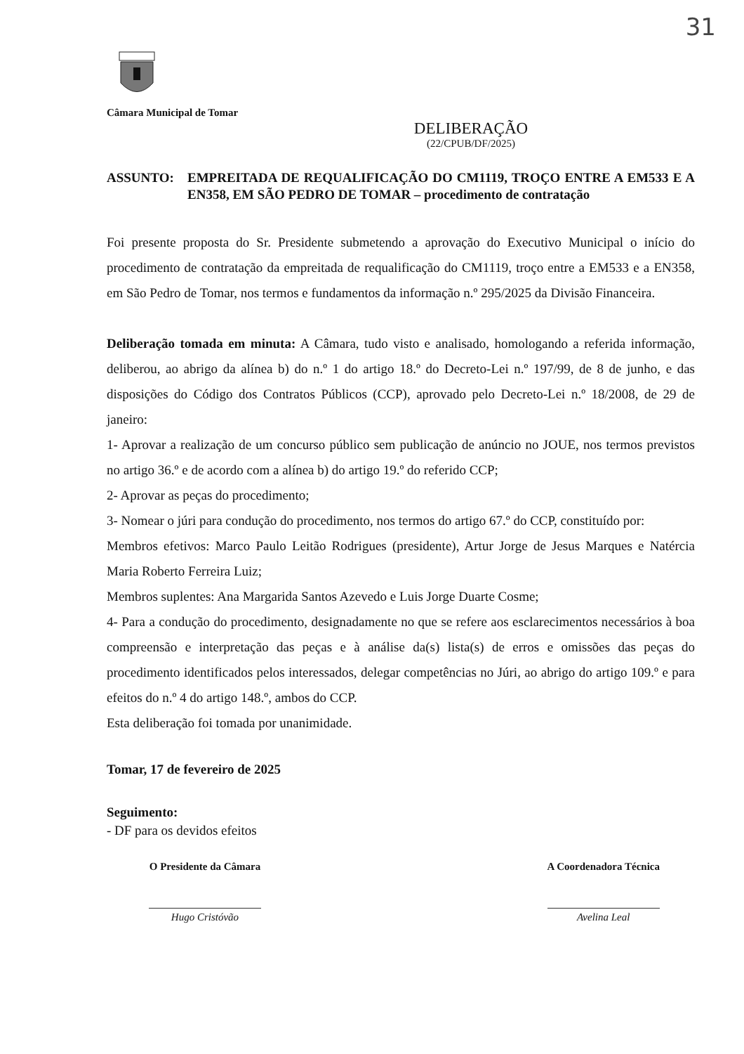31
Câmara Municipal de Tomar
DELIBERAÇÃO
(22/CPUB/DF/2025)
ASSUNTO: EMPREITADA DE REQUALIFICAÇÃO DO CM1119, TROÇO ENTRE A EM533 E A EN358, EM SÃO PEDRO DE TOMAR – procedimento de contratação
Foi presente proposta do Sr. Presidente submetendo a aprovação do Executivo Municipal o início do procedimento de contratação da empreitada de requalificação do CM1119, troço entre a EM533 e a EN358, em São Pedro de Tomar, nos termos e fundamentos da informação n.º 295/2025 da Divisão Financeira.
Deliberação tomada em minuta: A Câmara, tudo visto e analisado, homologando a referida informação, deliberou, ao abrigo da alínea b) do n.º 1 do artigo 18.º do Decreto-Lei n.º 197/99, de 8 de junho, e das disposições do Código dos Contratos Públicos (CCP), aprovado pelo Decreto-Lei n.º 18/2008, de 29 de janeiro:
1- Aprovar a realização de um concurso público sem publicação de anúncio no JOUE, nos termos previstos no artigo 36.º e de acordo com a alínea b) do artigo 19.º do referido CCP;
2- Aprovar as peças do procedimento;
3- Nomear o júri para condução do procedimento, nos termos do artigo 67.º do CCP, constituído por:
Membros efetivos: Marco Paulo Leitão Rodrigues (presidente), Artur Jorge de Jesus Marques e Natércia Maria Roberto Ferreira Luiz;
Membros suplentes: Ana Margarida Santos Azevedo e Luis Jorge Duarte Cosme;
4- Para a condução do procedimento, designadamente no que se refere aos esclarecimentos necessários à boa compreensão e interpretação das peças e à análise da(s) lista(s) de erros e omissões das peças do procedimento identificados pelos interessados, delegar competências no Júri, ao abrigo do artigo 109.º e para efeitos do n.º 4 do artigo 148.º, ambos do CCP.
Esta deliberação foi tomada por unanimidade.
Tomar, 17 de fevereiro de 2025
Seguimento:
- DF para os devidos efeitos
O Presidente da Câmara
Hugo Cristóvão
A Coordenadora Técnica
Avelina Leal